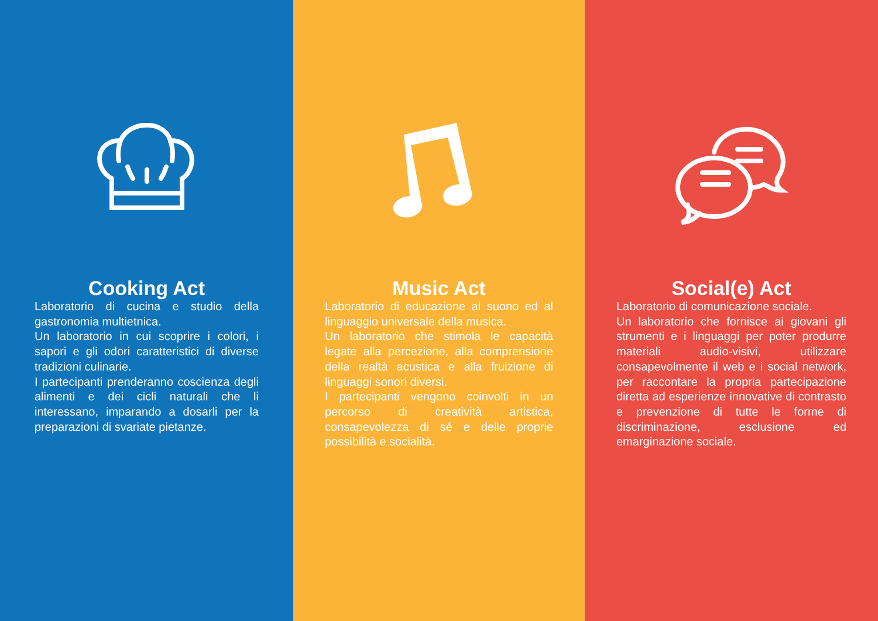Cooking Act
Laboratorio di cucina e studio della gastronomia multietnica.
Un laboratorio in cui scoprire i colori, i sapori e gli odori caratteristici di diverse tradizioni culinarie.
I partecipanti prenderanno coscienza degli alimenti e dei cicli naturali che li interessano, imparando a dosarli per la preparazioni di svariate pietanze.
Music Act
Laboratorio di educazione al suono ed al linguaggio universale della musica.
Un laboratorio che stimola le capacità legate alla percezione, alla comprensione della realtà acustica e alla fruizione di linguaggi sonori diversi.
I partecipanti vengono coinvolti in un percorso di creatività artistica, consapevolezza di sé e delle proprie possibilità e socialità.
Social(e) Act
Laboratorio di comunicazione sociale.
Un laboratorio che fornisce ai giovani gli strumenti e i linguaggi per poter produrre materiali audio-visivi, utilizzare consapevolmente il web e i social network, per raccontare la propria partecipazione diretta ad esperienze innovative di contrasto e prevenzione di tutte le forme di discriminazione, esclusione ed emarginazione sociale.